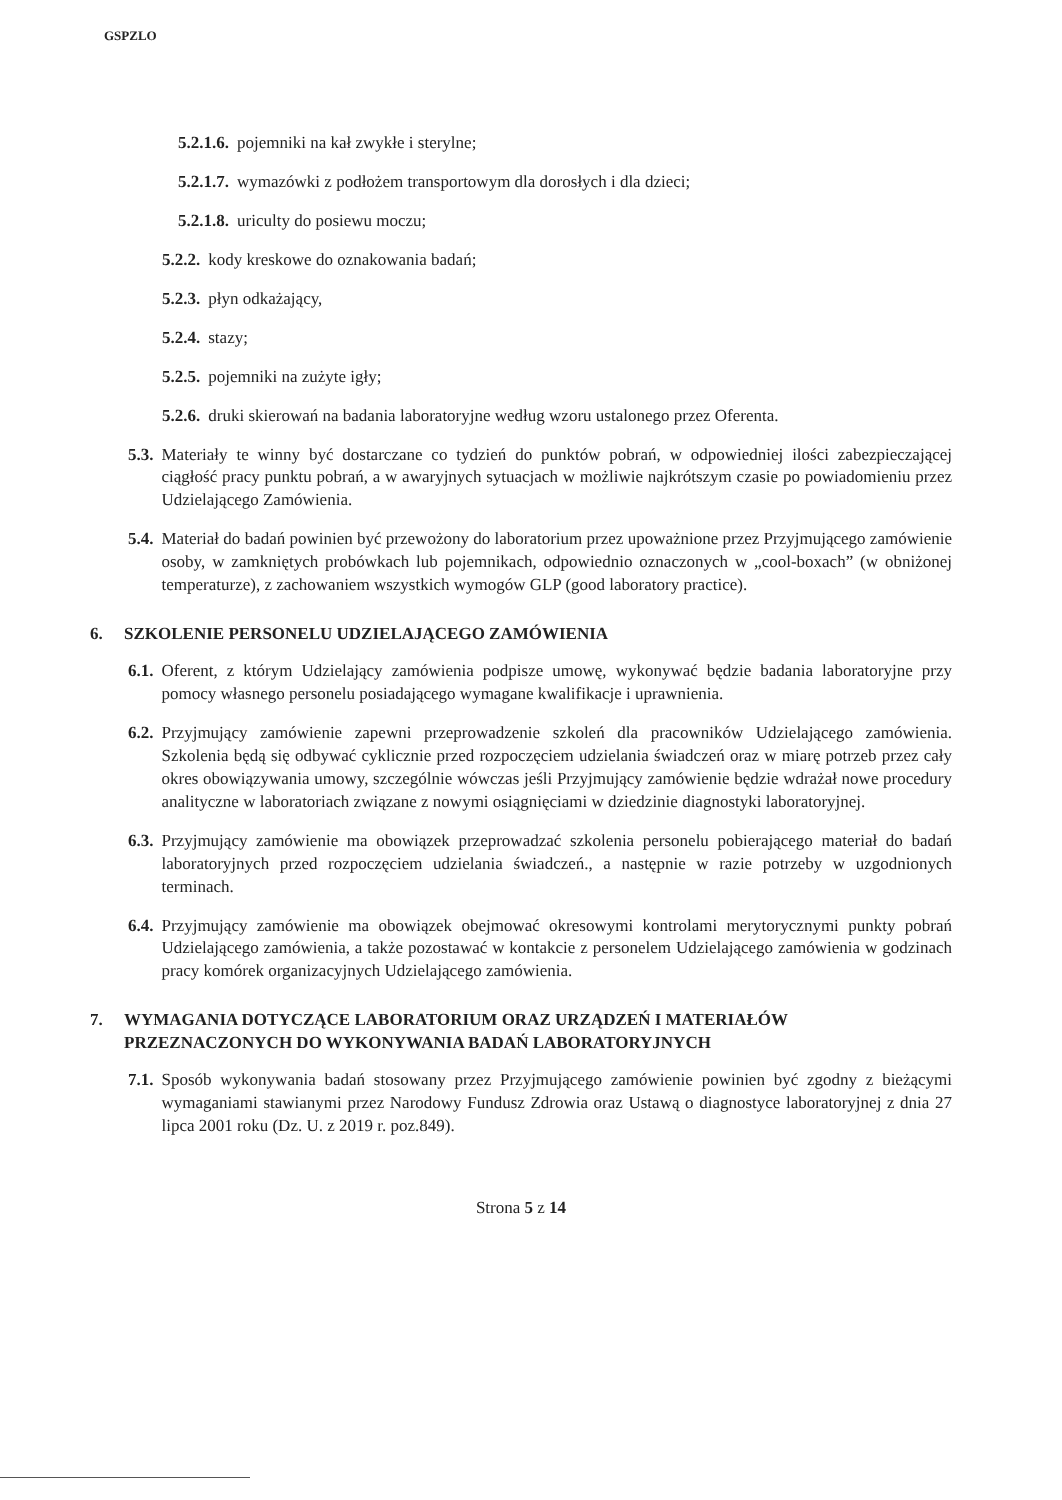GSPZLO
5.2.1.6. pojemniki na kał zwykłe i sterylne;
5.2.1.7. wymazówki z podłożem transportowym dla dorosłych i dla dzieci;
5.2.1.8. uriculty do posiewu moczu;
5.2.2. kody kreskowe do oznakowania badań;
5.2.3. płyn odkażający,
5.2.4. stazy;
5.2.5. pojemniki na zużyte igły;
5.2.6. druki skierowań na badania laboratoryjne według wzoru ustalonego przez Oferenta.
5.3. Materiały te winny być dostarczane co tydzień do punktów pobrań, w odpowiedniej ilości zabezpieczającej ciągłość pracy punktu pobrań, a w awaryjnych sytuacjach w możliwie najkrótszym czasie po powiadomieniu przez Udzielającego Zamówienia.
5.4. Materiał do badań powinien być przewożony do laboratorium przez upoważnione przez Przyjmującego zamówienie osoby, w zamkniętych probówkach lub pojemnikach, odpowiednio oznaczonych w „cool-boxach” (w obniżonej temperaturze), z zachowaniem wszystkich wymogów GLP (good laboratory practice).
6. SZKOLENIE PERSONELU UDZIELAJĄCEGO ZAMÓWIENIA
6.1. Oferent, z którym Udzielający zamówienia podpisze umowę, wykonywać będzie badania laboratoryjne przy pomocy własnego personelu posiadającego wymagane kwalifikacje i uprawnienia.
6.2. Przyjmujący zamówienie zapewni przeprowadzenie szkoleń dla pracowników Udzielającego zamówienia. Szkolenia będą się odbywać cyklicznie przed rozpoczęciem udzielania świadczeń oraz w miarę potrzeb przez cały okres obowiązywania umowy, szczególnie wówczas jeśli Przyjmujący zamówienie będzie wdrażał nowe procedury analityczne w laboratoriach związane z nowymi osiągnięciami w dziedzinie diagnostyki laboratoryjnej.
6.3. Przyjmujący zamówienie ma obowiązek przeprowadzać szkolenia personelu pobierającego materiał do badań laboratoryjnych przed rozpoczęciem udzielania świadczeń., a następnie w razie potrzeby w uzgodnionych terminach.
6.4. Przyjmujący zamówienie ma obowiązek obejmować okresowymi kontrolami merytorycznymi punkty pobrań Udzielającego zamówienia, a także pozostawać w kontakcie z personelem Udzielającego zamówienia w godzinach pracy komórek organizacyjnych Udzielającego zamówienia.
7. WYMAGANIA DOTYCZĄCE LABORATORIUM ORAZ URZĄDZEŃ I MATERIAŁÓW PRZEZNACZONYCH DO WYKONYWANIA BADAŃ LABORATORYJNYCH
7.1. Sposób wykonywania badań stosowany przez Przyjmującego zamówienie powinien być zgodny z bieżącymi wymaganiami stawianymi przez Narodowy Fundusz Zdrowia oraz Ustawą o diagnostyce laboratoryjnej z dnia 27 lipca 2001 roku (Dz. U. z 2019 r. poz.849).
Strona 5 z 14